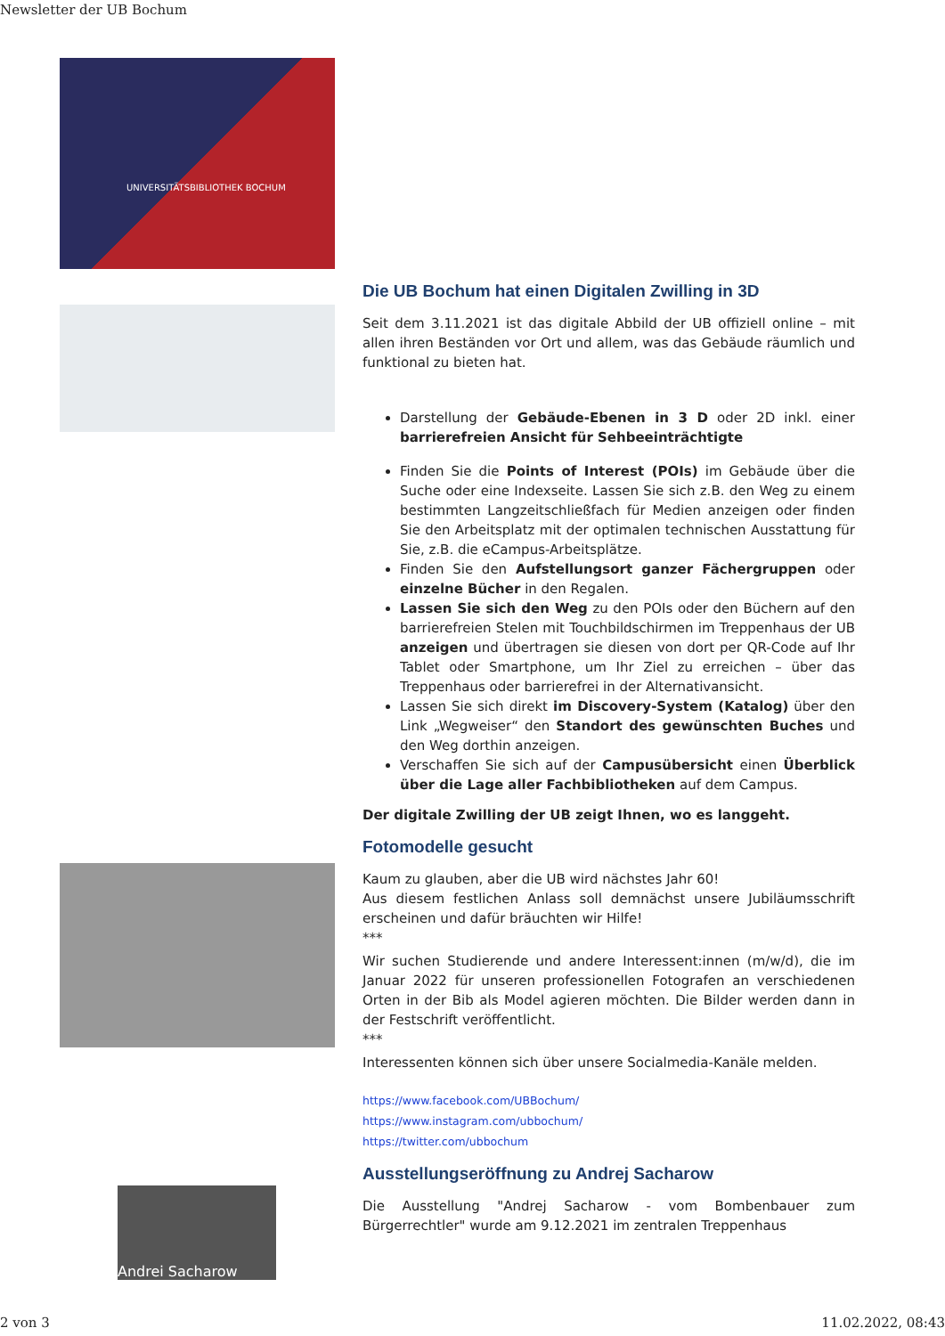Newsletter der UB Bochum
UNIVERSITÄTSBIBLIOTHEK BOCHUM
Andrei Sacharow
Die UB Bochum hat einen Digitalen Zwilling in 3D
Seit dem 3.11.2021 ist das digitale Abbild der UB offiziell online – mit allen ihren Beständen vor Ort und allem, was das Gebäude räumlich und funktional zu bieten hat.
Darstellung der Gebäude-Ebenen in 3 D oder 2D inkl. einer barrierefreien Ansicht für Sehbeeinträchtigte
Finden Sie die Points of Interest (POIs) im Gebäude über die Suche oder eine Indexseite. Lassen Sie sich z.B. den Weg zu einem bestimmten Langzeitschließfach für Medien anzeigen oder finden Sie den Arbeitsplatz mit der optimalen technischen Ausstattung für Sie, z.B. die eCampus-Arbeitsplätze.
Finden Sie den Aufstellungsort ganzer Fächergruppen oder einzelne Bücher in den Regalen.
Lassen Sie sich den Weg zu den POIs oder den Büchern auf den barrierefreien Stelen mit Touchbildschirmen im Treppenhaus der UB anzeigen und übertragen sie diesen von dort per QR-Code auf Ihr Tablet oder Smartphone, um Ihr Ziel zu erreichen – über das Treppenhaus oder barrierefrei in der Alternativansicht.
Lassen Sie sich direkt im Discovery-System (Katalog) über den Link „Wegweiser“ den Standort des gewünschten Buches und den Weg dorthin anzeigen.
Verschaffen Sie sich auf der Campusübersicht einen Überblick über die Lage aller Fachbibliotheken auf dem Campus.
Der digitale Zwilling der UB zeigt Ihnen, wo es langgeht.
Fotomodelle gesucht
Kaum zu glauben, aber die UB wird nächstes Jahr 60!
Aus diesem festlichen Anlass soll demnächst unsere Jubiläumsschrift erscheinen und dafür bräuchten wir Hilfe!
***
Wir suchen Studierende und andere Interessent:innen (m/w/d), die im Januar 2022 für unseren professionellen Fotografen an verschiedenen Orten in der Bib als Model agieren möchten. Die Bilder werden dann in der Festschrift veröffentlicht.
***
Interessenten können sich über unsere Socialmedia-Kanäle melden.
https://www.facebook.com/UBBochum/
https://www.instagram.com/ubbochum/
https://twitter.com/ubbochum
Ausstellungseröffnung zu Andrej Sacharow
Die Ausstellung "Andrej Sacharow - vom Bombenbauer zum Bürgerrechtler" wurde am 9.12.2021 im zentralen Treppenhaus
2 von 3 11.02.2022, 08:43